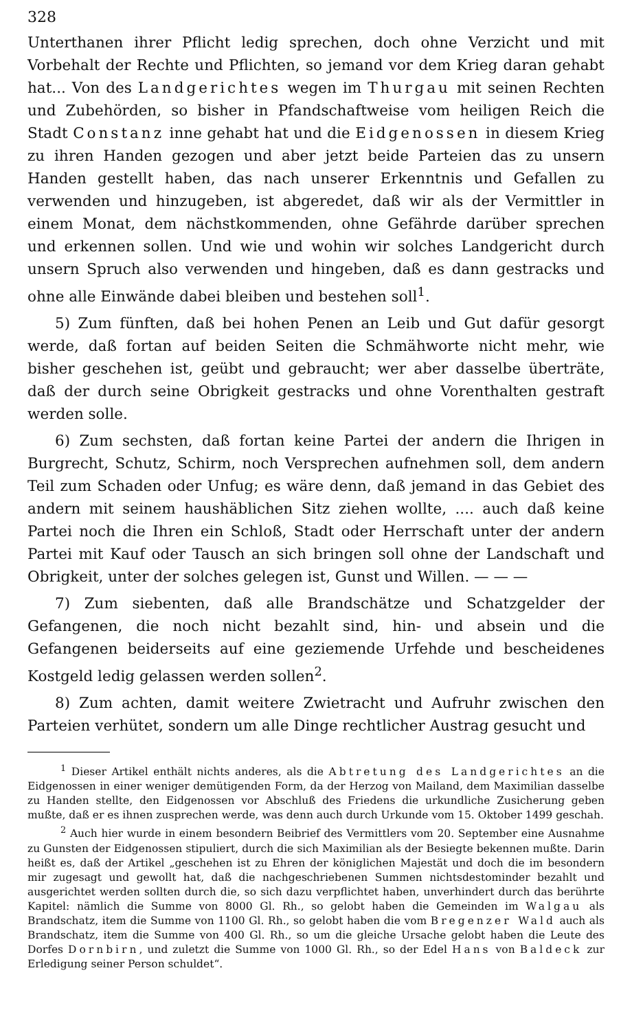328
Unterthanen ihrer Pflicht ledig sprechen, doch ohne Verzicht und mit Vorbehalt der Rechte und Pflichten, so jemand vor dem Krieg daran gehabt hat... Von des Landgerichtes wegen im Thurgau mit seinen Rechten und Zubehörden, so bisher in Pfandschaftweise vom heiligen Reich die Stadt Constanz inne gehabt hat und die Eidgenossen in diesem Krieg zu ihren Handen gezogen und aber jetzt beide Parteien das zu unsern Handen gestellt haben, das nach unserer Erkenntnis und Gefallen zu verwenden und hinzugeben, ist abgeredet, daß wir als der Vermittler in einem Monat, dem nächstkommenden, ohne Gefährde darüber sprechen und erkennen sollen. Und wie und wohin wir solches Landgericht durch unsern Spruch also verwenden und hingeben, daß es dann gestracks und ohne alle Einwände dabei bleiben und bestehen soll<sup>1</sup>.
5) Zum fünften, daß bei hohen Penen an Leib und Gut dafür gesorgt werde, daß fortan auf beiden Seiten die Schmähworte nicht mehr, wie bisher geschehen ist, geübt und gebraucht; wer aber dasselbe überträte, daß der durch seine Obrigkeit gestracks und ohne Vorenthalten gestraft werden solle.
6) Zum sechsten, daß fortan keine Partei der andern die Ihrigen in Burgrecht, Schutz, Schirm, noch Versprechen aufnehmen soll, dem andern Teil zum Schaden oder Unfug; es wäre denn, daß jemand in das Gebiet des andern mit seinem haushäblichen Sitz ziehen wollte, .... auch daß keine Partei noch die Ihren ein Schloß, Stadt oder Herrschaft unter der andern Partei mit Kauf oder Tausch an sich bringen soll ohne der Landschaft und Obrigkeit, unter der solches gelegen ist, Gunst und Willen. — — —
7) Zum siebenten, daß alle Brandschätze und Schatzgelder der Gefangenen, die noch nicht bezahlt sind, hin- und absein und die Gefangenen beiderseits auf eine geziemende Urfehde und bescheidenes Kostgeld ledig gelassen werden sollen<sup>2</sup>.
8) Zum achten, damit weitere Zwietracht und Aufruhr zwischen den Parteien verhütet, sondern um alle Dinge rechtlicher Austrag gesucht und
<sup>1</sup> Dieser Artikel enthält nichts anderes, als die Abtretung des Landgerichtes an die Eidgenossen in einer weniger demütigenden Form, da der Herzog von Mailand, dem Maximilian dasselbe zu Handen stellte, den Eidgenossen vor Abschluß des Friedens die urkundliche Zusicherung geben mußte, daß er es ihnen zusprechen werde, was denn auch durch Urkunde vom 15. Oktober 1499 geschah.
<sup>2</sup> Auch hier wurde in einem besondern Beibrief des Vermittlers vom 20. September eine Ausnahme zu Gunsten der Eidgenossen stipuliert, durch die sich Maximilian als der Besiegte bekennen mußte. Darin heißt es, daß der Artikel „geschehen ist zu Ehren der königlichen Majestät und doch die im besondern mir zugesagt und gewollt hat, daß die nachgeschriebenen Summen nichtsdestominder bezahlt und ausgerichtet werden sollten durch die, so sich dazu verpflichtet haben, unverhindert durch das berührte Kapitel: nämlich die Summe von 8000 Gl. Rh., so gelobt haben die Gemeinden im Walgau als Brandschatz, item die Summe von 1100 Gl. Rh., so gelobt haben die vom Bregenzer Wald auch als Brandschatz, item die Summe von 400 Gl. Rh., so um die gleiche Ursache gelobt haben die Leute des Dorfes Dornbirn, und zuletzt die Summe von 1000 Gl. Rh., so der Edel Hans von Baldeck zur Erledigung seiner Person schuldet“.